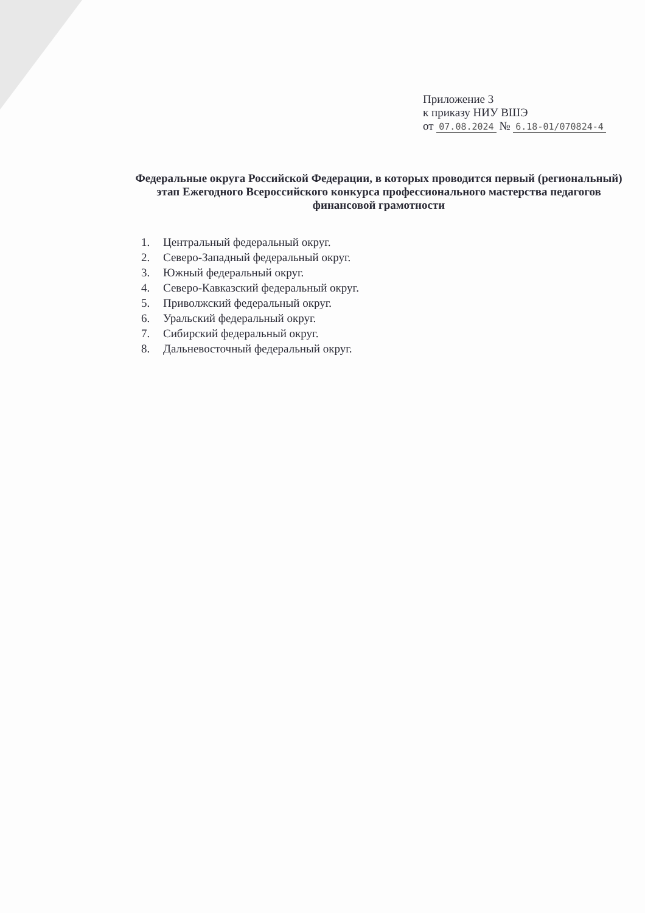Приложение 3
к приказу НИУ ВШЭ
от 07.08.2024 № 6.18-01/070824-4
Федеральные округа Российской Федерации, в которых проводится первый (региональный) этап Ежегодного Всероссийского конкурса профессионального мастерства педагогов финансовой грамотности
1. Центральный федеральный округ.
2. Северо-Западный федеральный округ.
3. Южный федеральный округ.
4. Северо-Кавказский федеральный округ.
5. Приволжский федеральный округ.
6. Уральский федеральный округ.
7. Сибирский федеральный округ.
8. Дальневосточный федеральный округ.